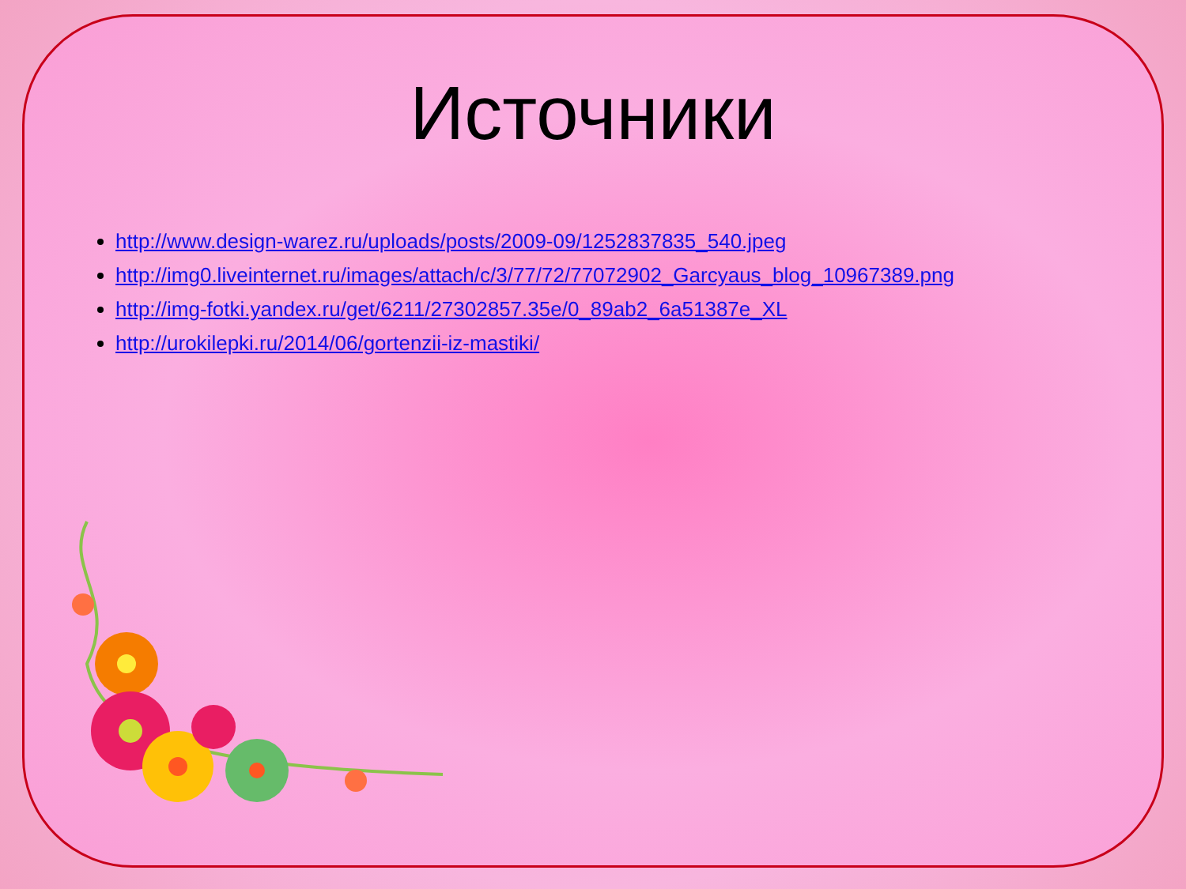Источники
http://www.design-warez.ru/uploads/posts/2009-09/1252837835_540.jpeg
http://img0.liveinternet.ru/images/attach/c/3/77/72/77072902_Garcyaus_blog_10967389.png
http://img-fotki.yandex.ru/get/6211/27302857.35e/0_89ab2_6a51387e_XL
http://urokilepki.ru/2014/06/gortenzii-iz-mastiki/